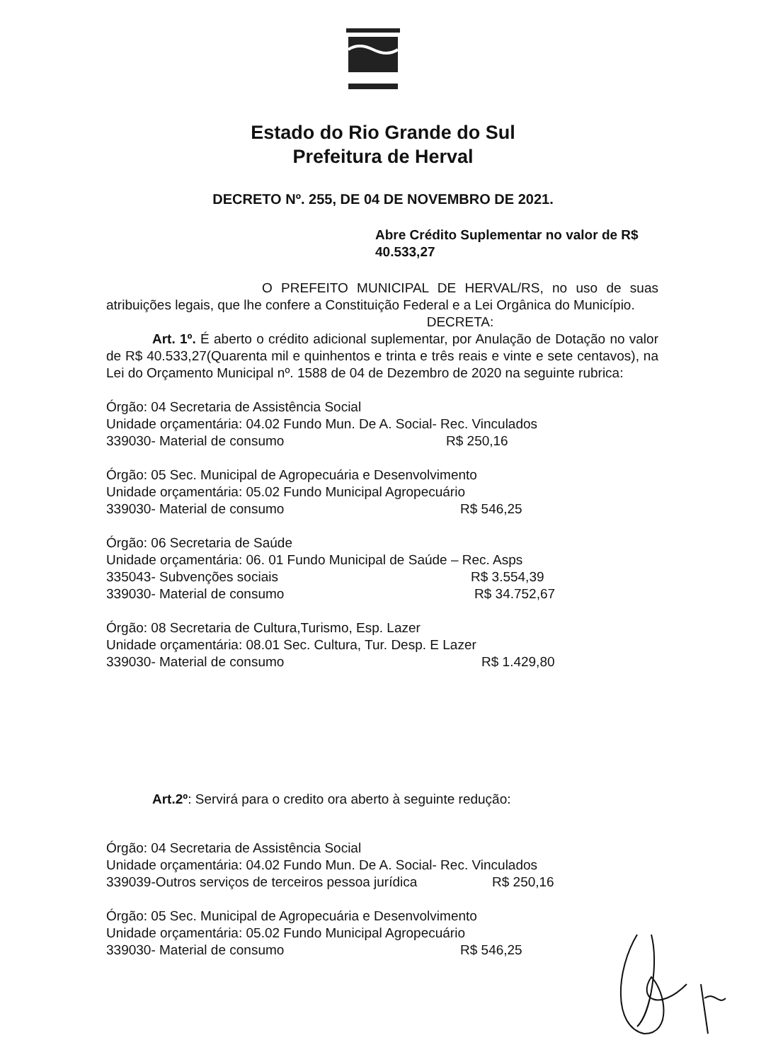Estado do Rio Grande do Sul
Prefeitura de Herval
DECRETO Nº. 255, DE 04 DE NOVEMBRO DE 2021.
Abre Crédito Suplementar no valor de R$ 40.533,27
O PREFEITO MUNICIPAL DE HERVAL/RS, no uso de suas atribuições legais, que lhe confere a Constituição Federal e a Lei Orgânica do Município.
DECRETA:
Art. 1º. É aberto o crédito adicional suplementar, por Anulação de Dotação no valor de R$ 40.533,27(Quarenta mil e quinhentos e trinta e três reais e vinte e sete centavos), na Lei do Orçamento Municipal nº. 1588 de 04 de Dezembro de 2020 na seguinte rubrica:
Órgão: 04 Secretaria de Assistência Social
Unidade orçamentária: 04.02 Fundo Mun. De A. Social- Rec. Vinculados
339030- Material de consumo R$ 250,16
Órgão: 05 Sec. Municipal de Agropecuária e Desenvolvimento
Unidade orçamentária: 05.02 Fundo Municipal Agropecuário
339030- Material de consumo R$ 546,25
Órgão: 06 Secretaria de Saúde
Unidade orçamentária: 06. 01 Fundo Municipal de Saúde – Rec. Asps
335043- Subvenções sociais R$ 3.554,39
339030- Material de consumo R$ 34.752,67
Órgão: 08 Secretaria de Cultura,Turismo, Esp. Lazer
Unidade orçamentária: 08.01 Sec. Cultura, Tur. Desp. E Lazer
339030- Material de consumo R$ 1.429,80
Art.2º: Servirá para o credito ora aberto à seguinte redução:
Órgão: 04 Secretaria de Assistência Social
Unidade orçamentária: 04.02 Fundo Mun. De A. Social- Rec. Vinculados
339039-Outros serviços de terceiros pessoa jurídica R$ 250,16
Órgão: 05 Sec. Municipal de Agropecuária e Desenvolvimento
Unidade orçamentária: 05.02 Fundo Municipal Agropecuário
339030- Material de consumo R$ 546,25